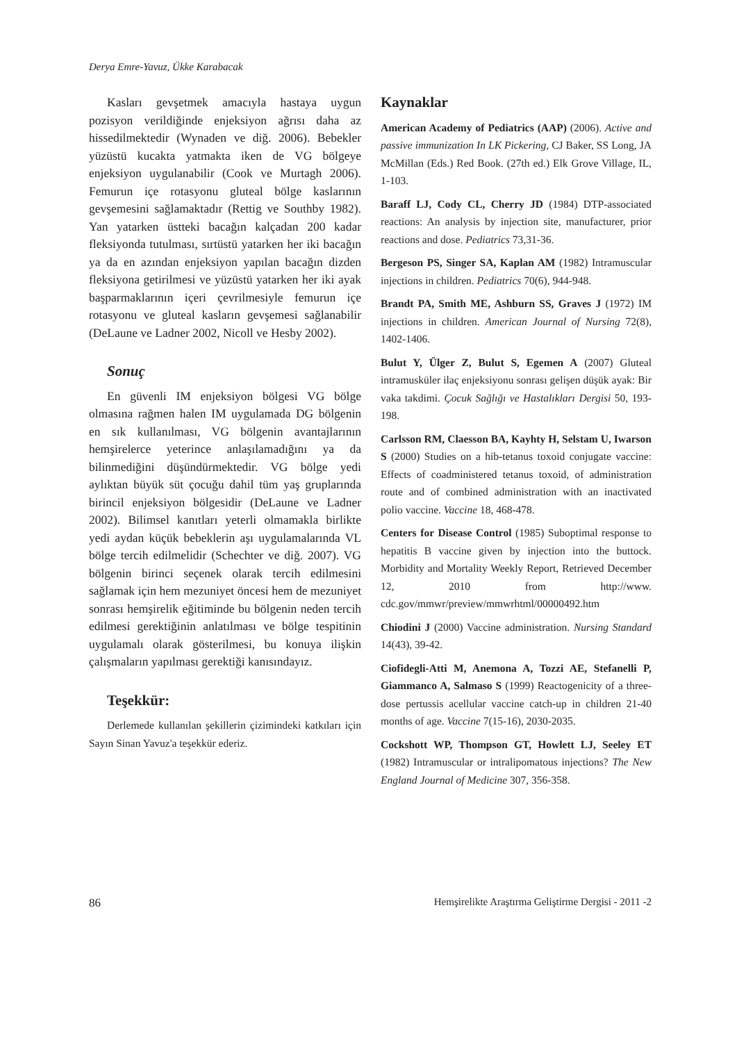Derya Emre-Yavuz, Ükke Karabacak
Kasları gevşetmek amacıyla hastaya uygun pozisyon verildiğinde enjeksiyon ağrısı daha az hissedilmektedir (Wynaden ve diğ. 2006). Bebekler yüzüstü kucakta yatmakta iken de VG bölgeye enjeksiyon uygulanabilir (Cook ve Murtagh 2006). Femurun içe rotasyonu gluteal bölge kaslarının gevşemesini sağlamaktadır (Rettig ve Southby 1982). Yan yatarken üstteki bacağın kalçadan 200 kadar fleksiyonda tutulması, sırtüstü yatarken her iki bacağın ya da en azından enjeksiyon yapılan bacağın dizden fleksiyona getirilmesi ve yüzüstü yatarken her iki ayak başparmaklarının içeri çevrilmesiyle femurun içe rotasyonu ve gluteal kasların gevşemesi sağlanabilir (DeLaune ve Ladner 2002, Nicoll ve Hesby 2002).
Sonuç
En güvenli IM enjeksiyon bölgesi VG bölge olmasına rağmen halen IM uygulamada DG bölgenin en sık kullanılması, VG bölgenin avantajlarının hemşirelerce yeterince anlaşılamadığını ya da bilinmediğini düşündürmektedir. VG bölge yedi aylıktan büyük süt çocuğu dahil tüm yaş gruplarında birincil enjeksiyon bölgesidir (DeLaune ve Ladner 2002). Bilimsel kanıtları yeterli olmamakla birlikte yedi aydan küçük bebeklerin aşı uygulamalarında VL bölge tercih edilmelidir (Schechter ve diğ. 2007). VG bölgenin birinci seçenek olarak tercih edilmesini sağlamak için hem mezuniyet öncesi hem de mezuniyet sonrası hemşirelik eğitiminde bu bölgenin neden tercih edilmesi gerektiğinin anlatılması ve bölge tespitinin uygulamalı olarak gösterilmesi, bu konuya ilişkin çalışmaların yapılması gerektiği kanısındayız.
Teşekkür:
Derlemede kullanılan şekillerin çizimindeki katkıları için Sayın Sinan Yavuz'a teşekkür ederiz.
Kaynaklar
American Academy of Pediatrics (AAP) (2006). Active and passive immunization In LK Pickering, CJ Baker, SS Long, JA McMillan (Eds.) Red Book. (27th ed.) Elk Grove Village, IL, 1-103.
Baraff LJ, Cody CL, Cherry JD (1984) DTP-associated reactions: An analysis by injection site, manufacturer, prior reactions and dose. Pediatrics 73,31-36.
Bergeson PS, Singer SA, Kaplan AM (1982) Intramuscular injections in children. Pediatrics 70(6), 944-948.
Brandt PA, Smith ME, Ashburn SS, Graves J (1972) IM injections in children. American Journal of Nursing 72(8), 1402-1406.
Bulut Y, Ülger Z, Bulut S, Egemen A (2007) Gluteal intramusküler ilaç enjeksiyonu sonrası gelişen düşük ayak: Bir vaka takdimi. Çocuk Sağlığı ve Hastalıkları Dergisi 50, 193-198.
Carlsson RM, Claesson BA, Kayhty H, Selstam U, Iwarson S (2000) Studies on a hib-tetanus toxoid conjugate vaccine: Effects of coadministered tetanus toxoid, of administration route and of combined administration with an inactivated polio vaccine. Vaccine 18, 468-478.
Centers for Disease Control (1985) Suboptimal response to hepatitis B vaccine given by injection into the buttock. Morbidity and Mortality Weekly Report, Retrieved December 12, 2010 from http://www. cdc.gov/mmwr/preview/mmwrhtml/00000492.htm
Chiodini J (2000) Vaccine administration. Nursing Standard 14(43), 39-42.
Ciofidegli-Atti M, Anemona A, Tozzi AE, Stefanelli P, Giammanco A, Salmaso S (1999) Reactogenicity of a three-dose pertussis acellular vaccine catch-up in children 21-40 months of age. Vaccine 7(15-16), 2030-2035.
Cockshott WP, Thompson GT, Howlett LJ, Seeley ET (1982) Intramuscular or intralipomatous injections? The New England Journal of Medicine 307, 356-358.
86 Hemşirelikte Araştırma Geliştirme Dergisi - 2011 -2